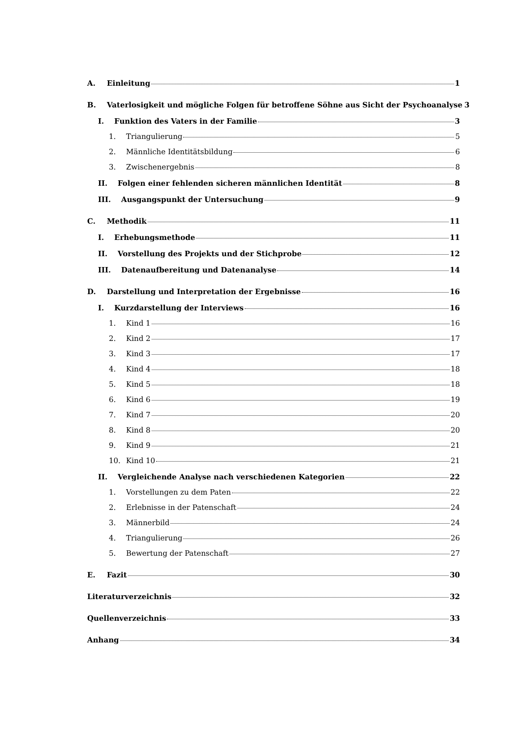A. Einleitung 1
B. Vaterlosigkeit und mögliche Folgen für betroffene Söhne aus Sicht der Psychoanalyse 3
I. Funktion des Vaters in der Familie 3
1. Triangulierung 5
2. Männliche Identitätsbildung 6
3. Zwischenergebnis 8
II. Folgen einer fehlenden sicheren männlichen Identität 8
III. Ausgangspunkt der Untersuchung 9
C. Methodik 11
I. Erhebungsmethode 11
II. Vorstellung des Projekts und der Stichprobe 12
III. Datenaufbereitung und Datenanalyse 14
D. Darstellung und Interpretation der Ergebnisse 16
I. Kurzdarstellung der Interviews 16
1. Kind 1 16
2. Kind 2 17
3. Kind 3 17
4. Kind 4 18
5. Kind 5 18
6. Kind 6 19
7. Kind 7 20
8. Kind 8 20
9. Kind 9 21
10. Kind 10 21
II. Vergleichende Analyse nach verschiedenen Kategorien 22
1. Vorstellungen zu dem Paten 22
2. Erlebnisse in der Patenschaft 24
3. Männerbild 24
4. Triangulierung 26
5. Bewertung der Patenschaft 27
E. Fazit 30
Literaturverzeichnis 32
Quellenverzeichnis 33
Anhang 34